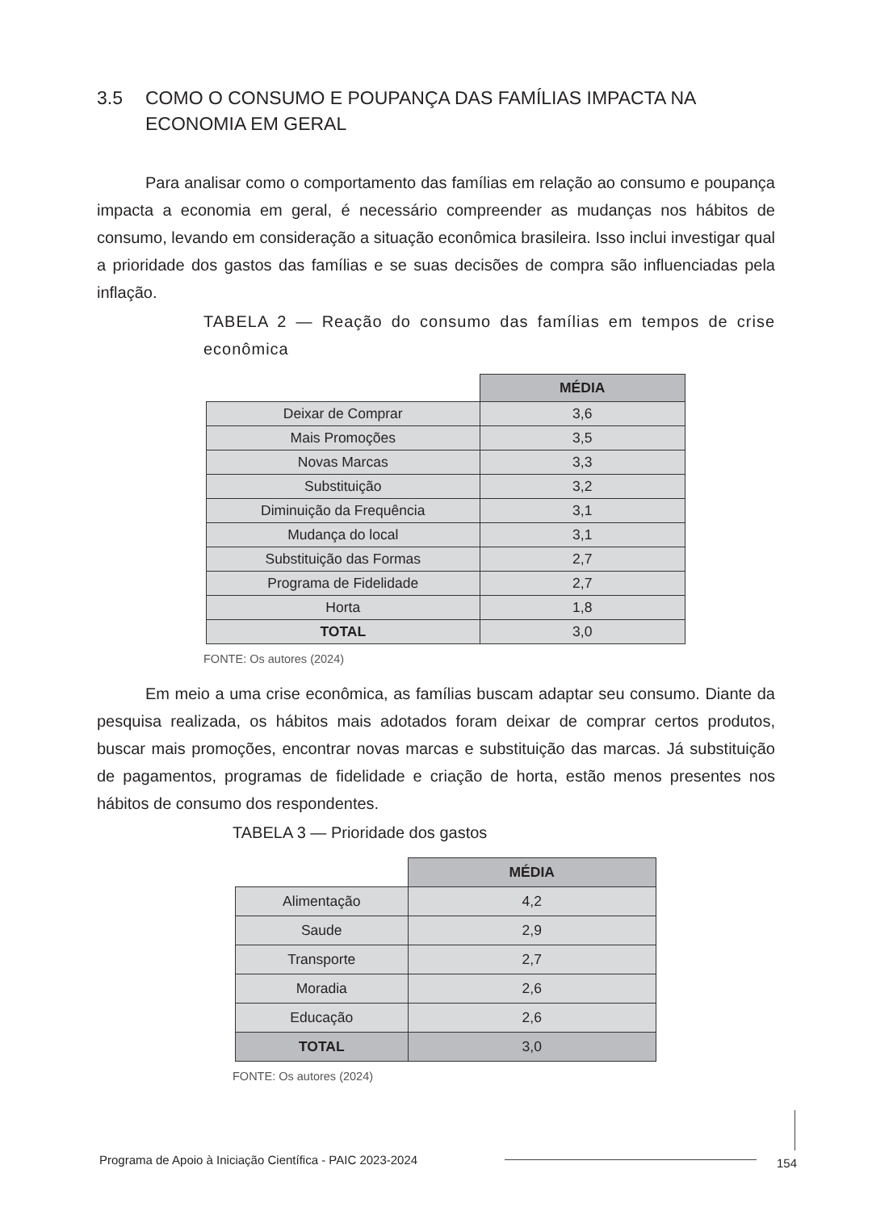3.5 COMO O CONSUMO E POUPANÇA DAS FAMÍLIAS IMPACTA NA
ECONOMIA EM GERAL
Para analisar como o comportamento das famílias em relação ao consumo e poupança impacta a economia em geral, é necessário compreender as mudanças nos hábitos de consumo, levando em consideração a situação econômica brasileira. Isso inclui investigar qual a prioridade dos gastos das famílias e se suas decisões de compra são influenciadas pela inflação.
TABELA 2 — Reação do consumo das famílias em tempos de crise econômica
| | MÉDIA |
| --- | --- |
| Deixar de Comprar | 3,6 |
| Mais Promoções | 3,5 |
| Novas Marcas | 3,3 |
| Substituição | 3,2 |
| Diminuição da Frequência | 3,1 |
| Mudança do local | 3,1 |
| Substituição das Formas | 2,7 |
| Programa de Fidelidade | 2,7 |
| Horta | 1,8 |
| TOTAL | 3,0 |
FONTE: Os autores (2024)
Em meio a uma crise econômica, as famílias buscam adaptar seu consumo. Diante da pesquisa realizada, os hábitos mais adotados foram deixar de comprar certos produtos, buscar mais promoções, encontrar novas marcas e substituição das marcas. Já substituição de pagamentos, programas de fidelidade e criação de horta, estão menos presentes nos hábitos de consumo dos respondentes.
TABELA 3 — Prioridade dos gastos
| | MÉDIA |
| --- | --- |
| Alimentação | 4,2 |
| Saude | 2,9 |
| Transporte | 2,7 |
| Moradia | 2,6 |
| Educação | 2,6 |
| TOTAL | 3,0 |
FONTE: Os autores (2024)
Programa de Apoio à Iniciação Científica - PAIC 2023-2024
154